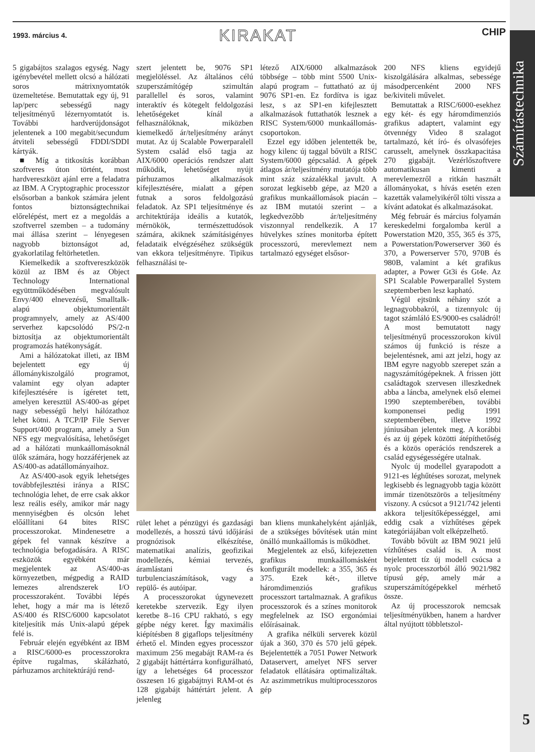1993. március 4. KIRAKAT CHIP
Számítástechnika
5
5 gigabájtos szalagos egység. Nagy igénybevétel mellett olcsó a hálózati soros mátrixnyomtatók üzemeltetése. Bemutattak egy új, 91 lap/perc sebességű nagy teljesítményű lézernyomtatót is. További hardverújdonságot jelentenek a 100 megabit/secundum átviteli sebességű FDDI/SDDI kártyák.
■ Míg a titkosítás korábban szoftveres úton történt, most hardvereszközt ajánl erre a feladatra az IBM. A Cryptographic processzor elsősorban a bankok számára jelent fontos biztonságtechnikai előrelépést, mert ez a megoldás a szoftverrel szemben – a tudomány mai állása szerint – lényegesen nagyobb biztonságot ad, gyakorlatilag feltörhetetlen.
Kiemelkedik a szoftvereszközök közül az IBM és az Object Technology International együttműködésében megvalósult Envy/400 elnevezésű, Smalltalk-alapú objektumorientált programnyelv, amely az AS/400 serverhez kapcsolódó PS/2-n biztosítja az objektumorientált programozás hatékonyságát.
Ami a hálózatokat illeti, az IBM bejelentett egy új állománykiszolgáló programot, valamint egy olyan adapter kifejlesztésére is ígéretet tett, amelyen keresztül AS/400-as gépet nagy sebességű helyi hálózathoz lehet kötni. A TCP/IP File Server Support/400 program, amely a Sun NFS egy megvalósítása, lehetőséget ad a hálózati munkaállomásoknál ülők számára, hogy hozzáférjenek az AS/400-as adatállományaihoz.
Az AS/400-asok egyik lehetséges továbbfejlesztési iránya a RISC technológia lehet, de erre csak akkor lesz reális esély, amikor már nagy mennyiségben és olcsón lehet előállítani 64 bites RISC processzorokat. Mindenesetre a gépek fel vannak készítve a technológia befogadására. A RISC eszközök egyébként már megjelentek az AS/400-as környezetben, mégpedig a RAID lemezes alrendszerek I/O processzoraként. További lépés lehet, hogy a már ma is létező AS/400 és RISC/6000 kapcsolatot kiteljesítik más Unix-alapú gépek felé is.
Február elején egyébként az IBM a RISC/6000-es processzorokra építve rugalmas, skálázható, párhuzamos architektúrájú rend-
szert jelentett be, 9076 SP1 megjelöléssel. Az általános célú szuperszámítógép szimultán parallellel és soros, valamint interaktív és kötegelt feldolgozási lehetőségeket kínál a felhasználóknak, miközben kiemelkedő ár/teljesítmény arányt mutat. Az új Scalable Powerparalell System család első tagja az AIX/6000 operációs rendszer alatt működik, lehetőséget nyújt párhuzamos alkalmazások kifejlesztésére, mialatt a gépen futnak a soros feldolgozású feladatok. Az SP1 teljesítménye és architektúrája ideális a kutatók, mérnökök, természettudósok számára, akiknek számításigényes feladataik elvégzéséhez szükségük van ekkora teljesítményre. Tipikus felhasználási te-
létező AIX/6000 alkalmazások többsége – több mint 5500 Unix-alapú program – futtatható az új 9076 SP1-en. Ez fordítva is igaz lesz, s az SP1-en kifejlesztett alkalmazások futtathatók lesznek a RISC System/6000 munkaállomás-csoportokon.
Ezzel egy időben jelentették be, hogy kilenc új taggal bővült a RISC System/6000 gépcsalád. A gépek átlagos ár/teljesítmény mutatója több mint száz százalékkal javult. A sorozat legkisebb gépe, az M20 a grafikus munkaállomások piacán – az IBM mutatói szerint – a legkedvezőbb ár/teljesítmény viszonnyal rendelkezik. A 17 hüvelykes színes monitorba épített processzorú, merevlemezt nem tartalmazó egységet elsősor-
rület lehet a pénzügyi és gazdasági modellezés, a hosszú távú időjárási prognózisok elkészítése, matematikai analízis, geofizikai modellezés, kémiai tervezés, áramlástani és turbulenciaszámítások, vagy a repülő- és autóipar.
A processzorokat úgynevezett keretekbe szervezik. Egy ilyen keretbe 8–16 CPU rakható, s egy gépbe négy keret. Így maximális kiépítésben 8 gigaflops teljesítmény érhető el. Minden egyes processzor maximum 256 megabájt RAM-ra és 2 gigabájt háttértárra konfigurálható, így a lehetséges 64 processzor összesen 16 gigabájtnyi RAM-ot és 128 gigabájt háttértárt jelent. A jelenleg
ban kliens munkahelyként ajánlják, de a szükséges bővítések után mint önálló munkaállomás is működhet.
Megjelentek az első, kifejezetten grafikus munkaállomásként konfigurált modellek: a 355, 365 és 375. Ezek két-, illetve háromdimenziós grafikus processzort tartalmaznak. A grafikus processzorok és a színes monitorok megfelelnek az ISO ergonómiai előírásainak.
A grafika nélküli serverek közül újak a 360, 370 és 570 jelű gépek. Bejelentették a 7051 Power Network Dataservert, amelyet NFS server feladatok ellátására optimalizáltak. Az aszimmetrikus multiprocesszoros gép
200 NFS kliens egyidejű kiszolgálására alkalmas, sebessége másodpercenként 2000 NFS be/kiviteli művelet.
Bemutattak a RISC/6000-esekhez egy két- és egy háromdimenziós grafikus adaptert, valamint egy ötvennégy Video 8 szalagot tartalmazó, két író- és olvasófejes carusselt, amelynek összkapacitása 270 gigabájt. Vezérlőszoftvere automatikusan kimenti a merevlemezről a ritkán használt állományokat, s hívás esetén ezen kazetták valamelyikéről tölti vissza a kívánt adatokat és alkalmazásokat.
Még február és március folyamán kereskedelmi forgalomba kerül a Powerstation M20, 355, 365 és 375, a Powerstation/Powerserver 360 és 370, a Powerserver 570, 970B és 980B, valamint a két grafikus adapter, a Power Gt3i és Gt4e. Az SP1 Scalable Powerparallel System szeptemberben lesz kapható.
Végül ejtsünk néhány szót a legnagyobbakról, a tizennyolc új tagot számláló ES/9000-es családról! A most bemutatott nagy teljesítményű processzorokon kívül számos új funkció is része a bejelentésnek, ami azt jelzi, hogy az IBM egyre nagyobb szerepet szán a nagyszámítógépeknek. A frissen jött családtagok szervesen illeszkednek abba a láncba, amelynek első elemei 1990 szeptemberében, további komponensei pedig 1991 szeptemberében, illetve 1992 júniusában jelentek meg. A korábbi és az új gépek közötti átépíthetőség és a közös operációs rendszerek a család egységességére utalnak.
Nyolc új modellel gyarapodott a 9121-es léghűtéses sorozat, melynek legkisebb és legnagyobb tagja között immár tizenötszörös a teljesítmény viszony. A csúcsot a 9121/742 jelenti akkora teljesítőképességgel, ami eddig csak a vízhűtéses gépek kategóriájában volt elképzelhető.
Tovább bővült az IBM 9021 jelű vízhűtéses család is. A most bejelentett tíz új modell csúcsa a nyolc processzorból álló 9021/982 típusú gép, amely már a szuperszámítógépekkel mérhető össze.
Az új processzorok nemcsak teljesítményükben, hanem a hardver által nyújtott többletszol-